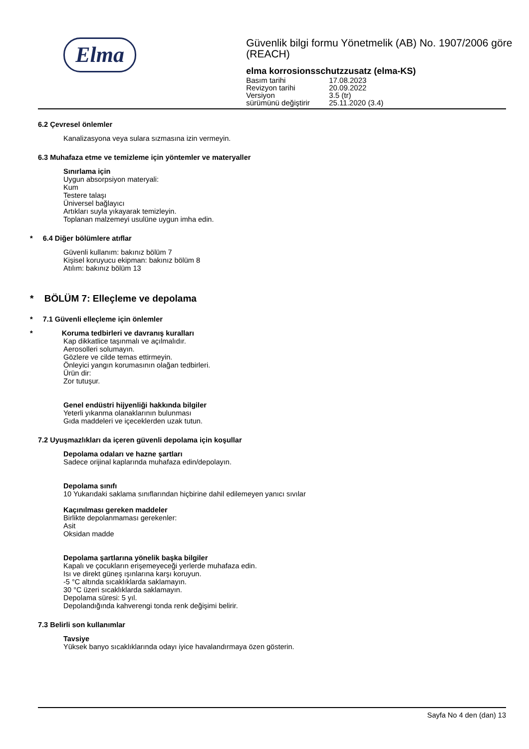Elma
Güvenlik bilgi formu Yönetmelik (AB) No. 1907/2006 göre (REACH)
elma korrosionsschutzzusatz (elma-KS)
| Basım tarihi | 17.08.2023 |
| Revizyon tarihi | 20.09.2022 |
| Versiyon | 3.5 (tr) |
| sürümünü değiştirir | 25.11.2020 (3.4) |
6.2 Çevresel önlemler
Kanalizasyona veya sulara sızmasına izin vermeyin.
6.3 Muhafaza etme ve temizleme için yöntemler ve materyaller
Sınırlama için
Uygun absorpsiyon materyali:
Kum
Testere talaşı
Üniversel bağlayıcı
Artıkları suyla yıkayarak temizleyin.
Toplanan malzemeyi usulüne uygun imha edin.
* 6.4 Diğer bölümlere atıflar
Güvenli kullanım: bakınız bölüm 7
Kişisel koruyucu ekipman: bakınız bölüm 8
Atılım: bakınız bölüm 13
* BÖLÜM 7: Elleçleme ve depolama
* 7.1 Güvenli elleçleme için önlemler
* Koruma tedbirleri ve davranış kuralları
Kap dikkatlice taşınmalı ve açılmalıdır.
Aerosolleri solumayın.
Gözlere ve cilde temas ettirmeyin.
Önleyici yangın korumasının olağan tedbirleri.
Ürün dir:
Zor tutuşur.
Genel endüstri hijyenliği hakkında bilgiler
Yeterli yıkanma olanaklarının bulunması
Gıda maddeleri ve içeceklerden uzak tutun.
7.2 Uyuşmazlıkları da içeren güvenli depolama için koşullar
Depolama odaları ve hazne şartları
Sadece orijinal kaplarında muhafaza edin/depolayın.
Depolama sınıfı
10 Yukarıdaki saklama sınıflarından hiçbirine dahil edilemeyen yanıcı sıvılar
Kaçınılması gereken maddeler
Birlikte depolanmaması gerekenler:
Asit
Oksidan madde
Depolama şartlarına yönelik başka bilgiler
Kapalı ve çocukların erişemeyeceği yerlerde muhafaza edin.
Isı ve direkt güneş ışınlarına karşı koruyun.
-5 °C altında sıcaklıklarda saklamayın.
30 °C üzeri sıcaklıklarda saklamayın.
Depolama süresi: 5 yıl.
Depolandığında kahverengi tonda renk değişimi belirir.
7.3 Belirli son kullanımlar
Tavsiye
Yüksek banyo sıcaklıklarında odayı iyice havalandırmaya özen gösterin.
Sayfa No 4 den (dan) 13